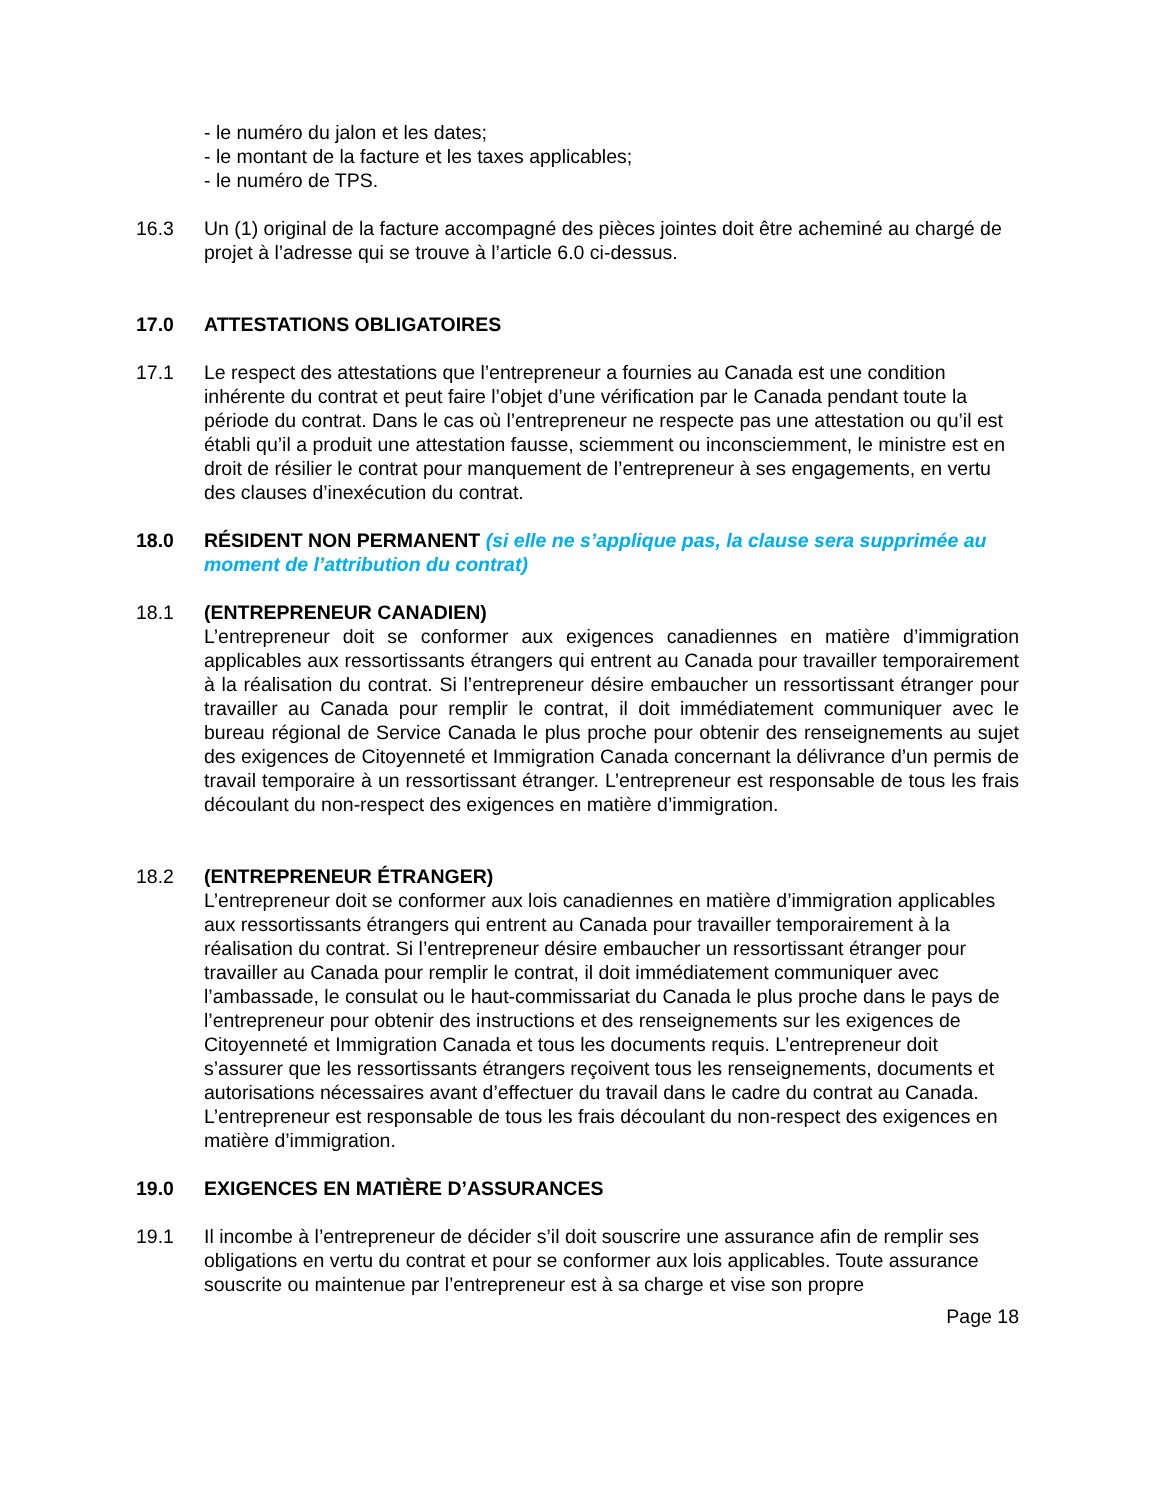- le numéro du jalon et les dates;
- le montant de la facture et les taxes applicables;
- le numéro de TPS.
16.3 Un (1) original de la facture accompagné des pièces jointes doit être acheminé au chargé de projet à l’adresse qui se trouve à l’article 6.0 ci-dessus.
17.0 ATTESTATIONS OBLIGATOIRES
17.1 Le respect des attestations que l’entrepreneur a fournies au Canada est une condition inhérente du contrat et peut faire l’objet d’une vérification par le Canada pendant toute la période du contrat. Dans le cas où l’entrepreneur ne respecte pas une attestation ou qu’il est établi qu’il a produit une attestation fausse, sciemment ou inconsciemment, le ministre est en droit de résilier le contrat pour manquement de l’entrepreneur à ses engagements, en vertu des clauses d’inexécution du contrat.
18.0 RÉSIDENT NON PERMANENT (si elle ne s’applique pas, la clause sera supprimée au moment de l’attribution du contrat)
18.1 (ENTREPRENEUR CANADIEN)
L’entrepreneur doit se conformer aux exigences canadiennes en matière d’immigration applicables aux ressortissants étrangers qui entrent au Canada pour travailler temporairement à la réalisation du contrat. Si l’entrepreneur désire embaucher un ressortissant étranger pour travailler au Canada pour remplir le contrat, il doit immédiatement communiquer avec le bureau régional de Service Canada le plus proche pour obtenir des renseignements au sujet des exigences de Citoyenneté et Immigration Canada concernant la délivrance d’un permis de travail temporaire à un ressortissant étranger. L’entrepreneur est responsable de tous les frais découlant du non-respect des exigences en matière d’immigration.
18.2 (ENTREPRENEUR ÉTRANGER)
L’entrepreneur doit se conformer aux lois canadiennes en matière d’immigration applicables aux ressortissants étrangers qui entrent au Canada pour travailler temporairement à la réalisation du contrat. Si l’entrepreneur désire embaucher un ressortissant étranger pour travailler au Canada pour remplir le contrat, il doit immédiatement communiquer avec l’ambassade, le consulat ou le haut-commissariat du Canada le plus proche dans le pays de l’entrepreneur pour obtenir des instructions et des renseignements sur les exigences de Citoyenneté et Immigration Canada et tous les documents requis. L’entrepreneur doit s’assurer que les ressortissants étrangers reçoivent tous les renseignements, documents et autorisations nécessaires avant d’effectuer du travail dans le cadre du contrat au Canada. L’entrepreneur est responsable de tous les frais découlant du non-respect des exigences en matière d’immigration.
19.0 EXIGENCES EN MATIÈRE D’ASSURANCES
19.1 Il incombe à l’entrepreneur de décider s’il doit souscrire une assurance afin de remplir ses obligations en vertu du contrat et pour se conformer aux lois applicables. Toute assurance souscrite ou maintenue par l’entrepreneur est à sa charge et vise son propre
Page 18